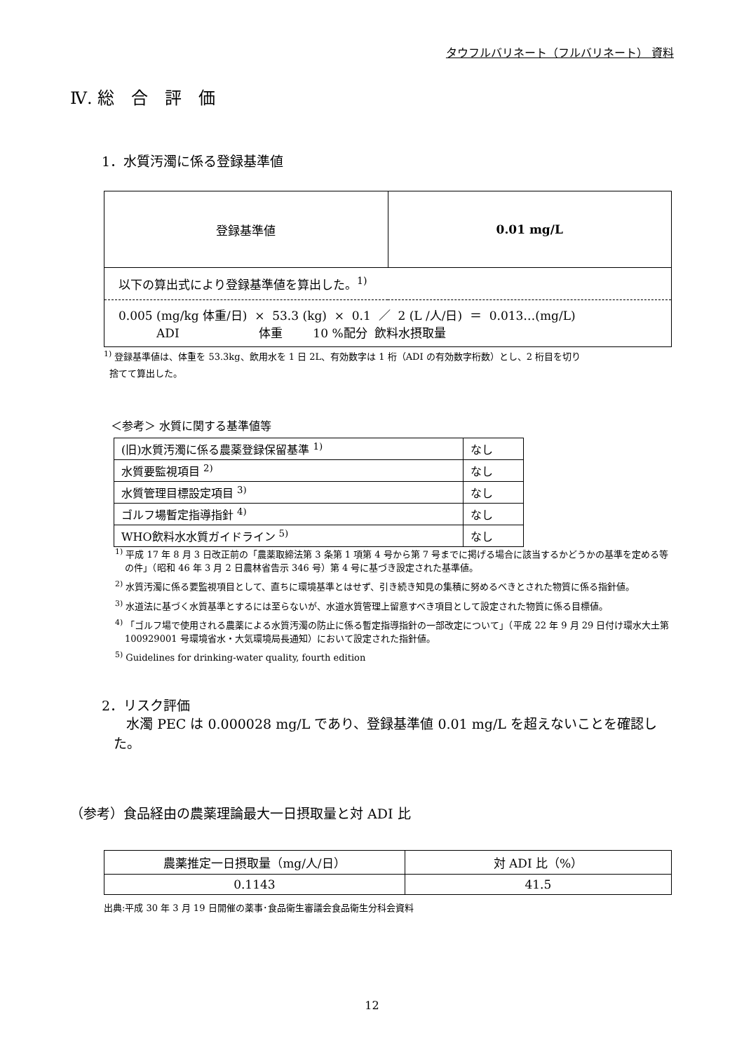タウフルバリネート（フルバリネート） 資料
Ⅳ. 総　合　評　価
1．水質汚濁に係る登録基準値
| 登録基準値 | 0.01 mg/L |
| 以下の算出式により登録基準値を算出した。<sup>1)</sup> | |
| 0.005 (mg/kg 体重/日) × 53.3 (kg) × 0.1 ／ 2 (L /人/日) ＝ 0.013…(mg/L) ADI 体重 10 %配分 飲料水摂取量 | |
<sup>1)</sup> 登録基準値は、体重を 53.3kg、飲用水を 1 日 2L、有効数字は 1 桁（ADI の有効数字桁数）とし、2 桁目を切り
捨てて算出した。
＜参考＞ 水質に関する基準値等
| (旧)水質汚濁に係る農薬登録保留基準 <sup>1)</sup> | なし |
| 水質要監視項目 <sup>2)</sup> | なし |
| 水質管理目標設定項目 <sup>3)</sup> | なし |
| ゴルフ場暫定指導指針 <sup>4)</sup> | なし |
| WHO飲料水水質ガイドライン <sup>5)</sup> | なし |
<sup>1)</sup> 平成 17 年 8 月 3 日改正前の「農薬取締法第 3 条第 1 項第 4 号から第 7 号までに掲げる場合に該当するかどうかの基準を定める等の件」（昭和 46 年 3 月 2 日農林省告示 346 号）第 4 号に基づき設定された基準値。
<sup>2)</sup> 水質汚濁に係る要監視項目として、直ちに環境基準とはせず、引き続き知見の集積に努めるべきとされた物質に係る指針値。
<sup>3)</sup> 水道法に基づく水質基準とするには至らないが、水道水質管理上留意すべき項目として設定された物質に係る目標値。
<sup>4)</sup> 「ゴルフ場で使用される農薬による水質汚濁の防止に係る暫定指導指針の一部改定について」（平成 22 年 9 月 29 日付け環水大土第 100929001 号環境省水・大気環境局長通知）において設定された指針値。
<sup>5)</sup> Guidelines for drinking-water quality, fourth edition
2．リスク評価
水濁 PEC は 0.000028 mg/L であり、登録基準値 0.01 mg/L を超えないことを確認した。
（参考）食品経由の農薬理論最大一日摂取量と対 ADI 比
| 農薬推定一日摂取量（mg/人/日） | 対 ADI 比（%） |
| 0.1143 | 41.5 |
出典:平成 30 年 3 月 19 日開催の薬事･食品衛生審議会食品衛生分科会資料
12